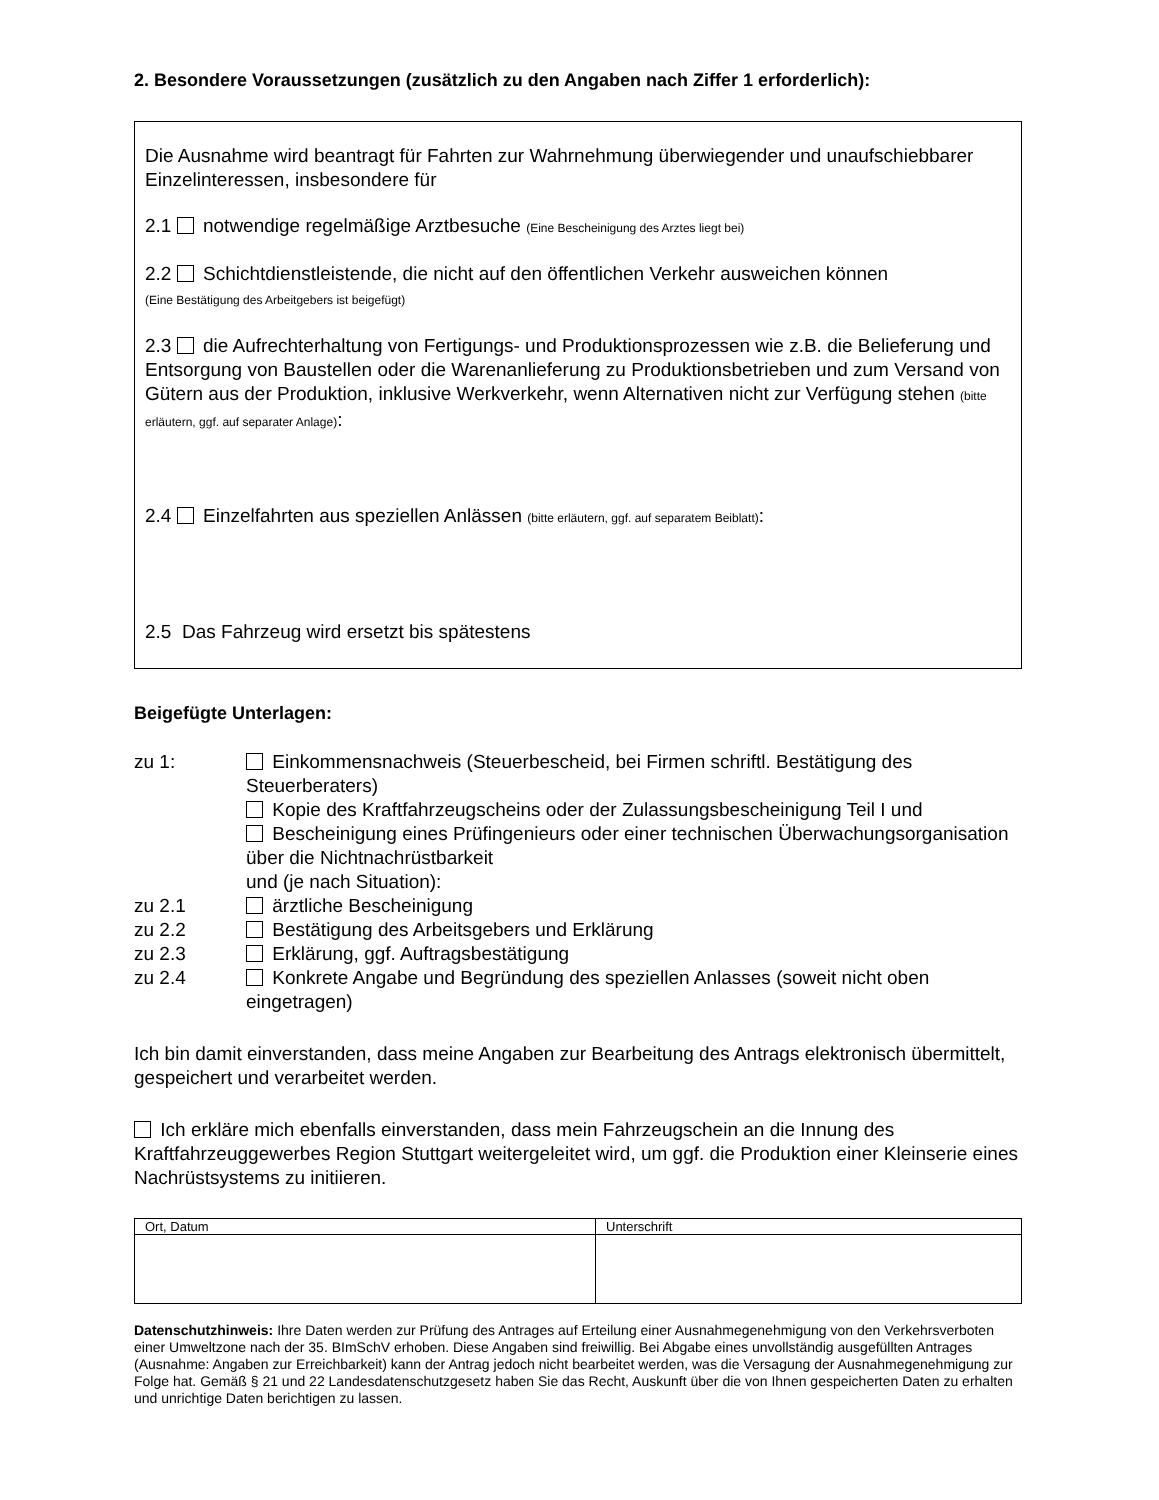2. Besondere Voraussetzungen (zusätzlich zu den Angaben nach Ziffer 1 erforderlich):
Die Ausnahme wird beantragt für Fahrten zur Wahrnehmung überwiegender und unaufschiebbarer Einzelinteressen, insbesondere für
2.1 notwendige regelmäßige Arztbesuche (Eine Bescheinigung des Arztes liegt bei)
2.2 Schichtdienstleistende, die nicht auf den öffentlichen Verkehr ausweichen können
(Eine Bestätigung des Arbeitgebers ist beigefügt)
2.3 die Aufrechterhaltung von Fertigungs- und Produktionsprozessen wie z.B. die Belieferung und Entsorgung von Baustellen oder die Warenanlieferung zu Produktionsbetrieben und zum Versand von Gütern aus der Produktion, inklusive Werkverkehr, wenn Alternativen nicht zur Verfügung stehen (bitte erläutern, ggf. auf separater Anlage):
2.4 Einzelfahrten aus speziellen Anlässen (bitte erläutern, ggf. auf separatem Beiblatt):
2.5 Das Fahrzeug wird ersetzt bis spätestens
Beigefügte Unterlagen:
zu 1: Einkommensnachweis (Steuerbescheid, bei Firmen schriftl. Bestätigung des Steuerberaters)
Kopie des Kraftfahrzeugscheins oder der Zulassungsbescheinigung Teil I und
Bescheinigung eines Prüfingenieurs oder einer technischen Überwachungsorganisation über die Nichtnachrüstbarkeit
und (je nach Situation):
zu 2.1 ärztliche Bescheinigung
zu 2.2 Bestätigung des Arbeitsgebers und Erklärung
zu 2.3 Erklärung, ggf. Auftragsbestätigung
zu 2.4 Konkrete Angabe und Begründung des speziellen Anlasses (soweit nicht oben eingetragen)
Ich bin damit einverstanden, dass meine Angaben zur Bearbeitung des Antrags elektronisch übermittelt, gespeichert und verarbeitet werden.
Ich erkläre mich ebenfalls einverstanden, dass mein Fahrzeugschein an die Innung des Kraftfahrzeuggewerbes Region Stuttgart weitergeleitet wird, um ggf. die Produktion einer Kleinserie eines Nachrüstsystems zu initiieren.
| Ort, Datum | Unterschrift |
Datenschutzhinweis: Ihre Daten werden zur Prüfung des Antrages auf Erteilung einer Ausnahmegenehmigung von den Verkehrsverboten einer Umweltzone nach der 35. BImSchV erhoben. Diese Angaben sind freiwillig. Bei Abgabe eines unvollständig ausgefüllten Antrages (Ausnahme: Angaben zur Erreichbarkeit) kann der Antrag jedoch nicht bearbeitet werden, was die Versagung der Ausnahmegenehmigung zur Folge hat. Gemäß § 21 und 22 Landesdatenschutzgesetz haben Sie das Recht, Auskunft über die von Ihnen gespeicherten Daten zu erhalten und unrichtige Daten berichtigen zu lassen.